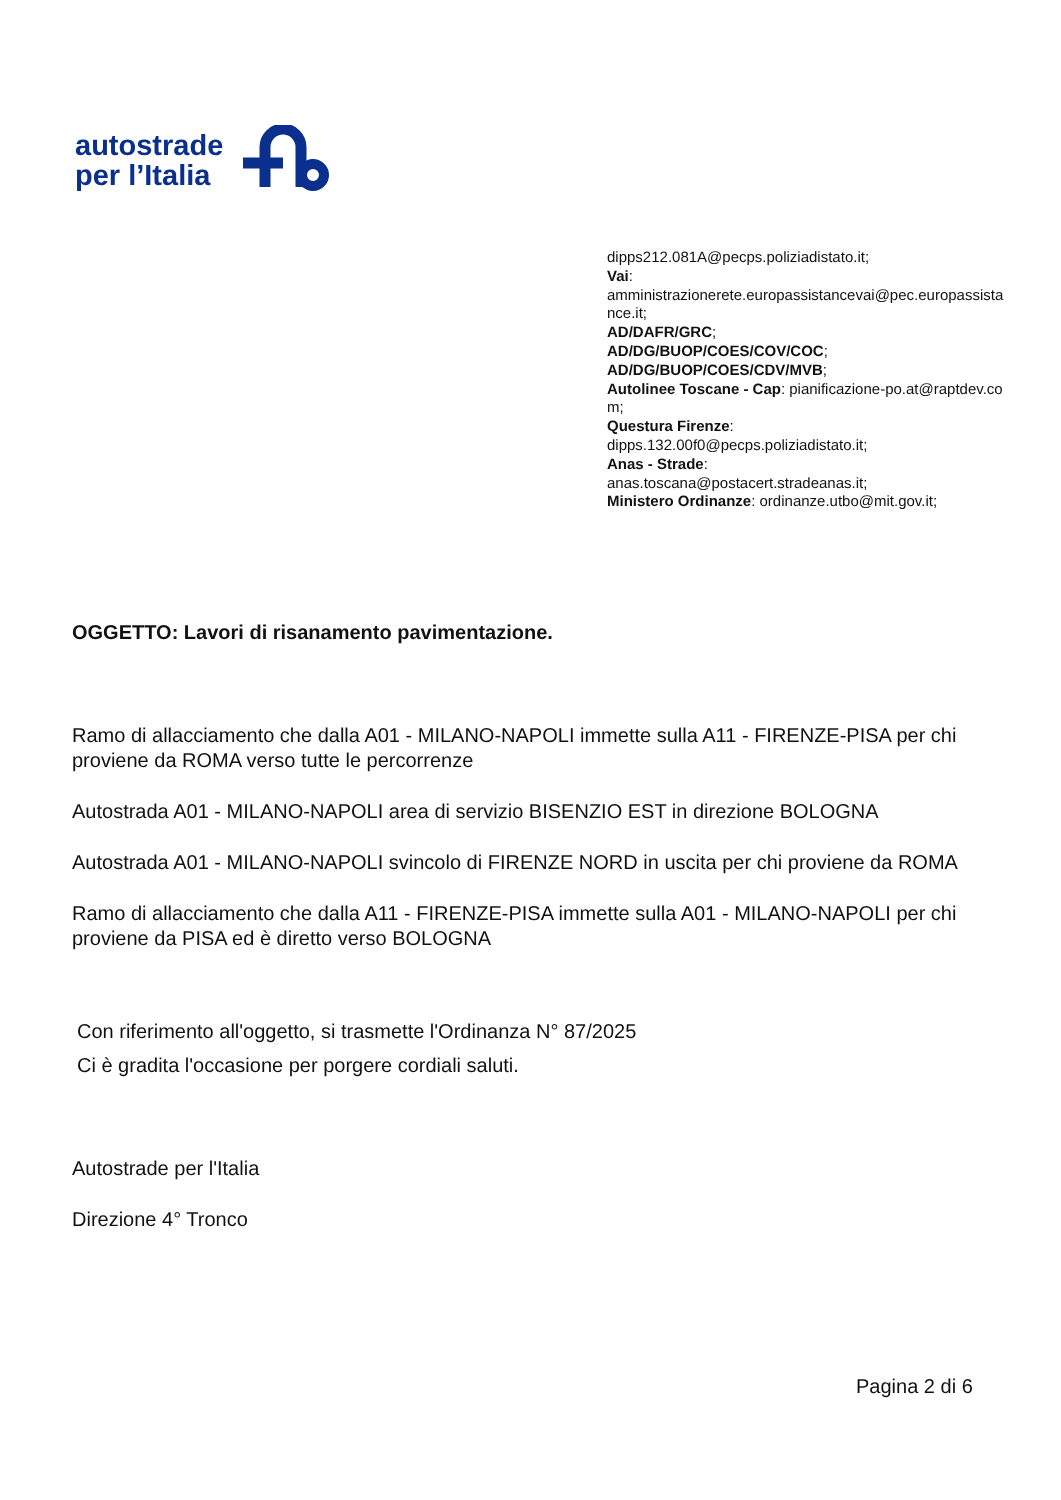autostrade
per l’Italia
dipps212.081A@pecps.poliziadistato.it;
Vai:
amministrazionerete.europassistancevai@pec.europassistance.it;
AD/DAFR/GRC;
AD/DG/BUOP/COES/COV/COC;
AD/DG/BUOP/COES/CDV/MVB;
Autolinee Toscane - Cap: pianificazione-po.at@raptdev.com;
Questura Firenze:
dipps.132.00f0@pecps.poliziadistato.it;
Anas - Strade:
anas.toscana@postacert.stradeanas.it;
Ministero Ordinanze: ordinanze.utbo@mit.gov.it;
OGGETTO: Lavori di risanamento pavimentazione.
Ramo di allacciamento che dalla A01 - MILANO-NAPOLI immette sulla A11 - FIRENZE-PISA per chi proviene da ROMA verso tutte le percorrenze
Autostrada A01 - MILANO-NAPOLI area di servizio BISENZIO EST in direzione BOLOGNA
Autostrada A01 - MILANO-NAPOLI svincolo di FIRENZE NORD in uscita per chi proviene da ROMA
Ramo di allacciamento che dalla A11 - FIRENZE-PISA immette sulla A01 - MILANO-NAPOLI per chi proviene da PISA ed è diretto verso BOLOGNA
Con riferimento all'oggetto, si trasmette l'Ordinanza N° 87/2025
Ci è gradita l'occasione per porgere cordiali saluti.
Autostrade per l'Italia
Direzione 4° Tronco
Pagina 2 di 6